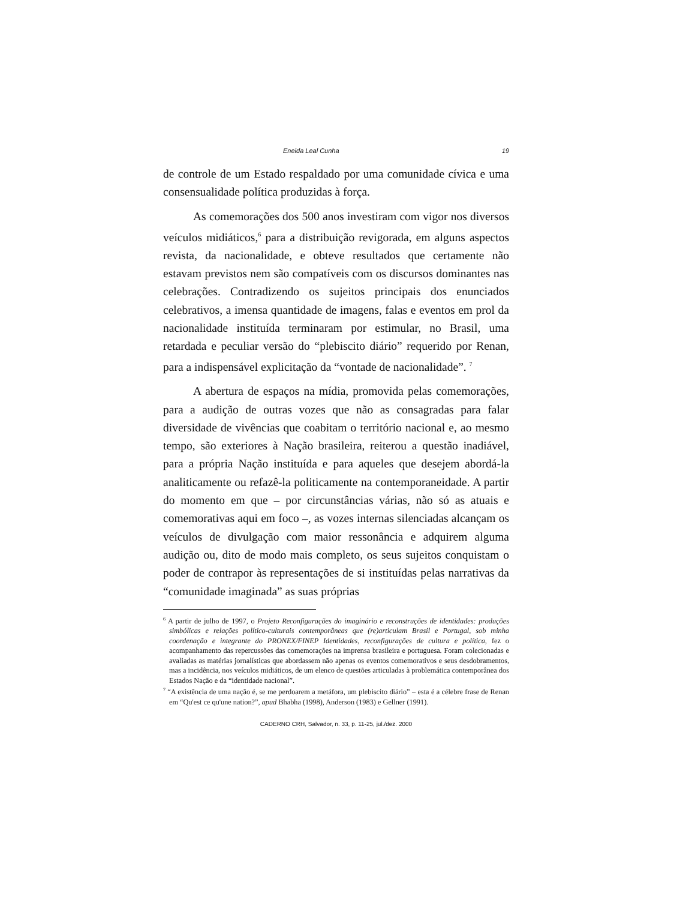Eneida Leal Cunha 19
de controle de um Estado respaldado por uma comunidade cívica e uma consensualidade política produzidas à força.
As comemorações dos 500 anos investiram com vigor nos diversos veículos midiáticos,<sup>6</sup> para a distribuição revigorada, em alguns aspectos revista, da nacionalidade, e obteve resultados que certamente não estavam previstos nem são compatíveis com os discursos dominantes nas celebrações. Contradizendo os sujeitos principais dos enunciados celebrativos, a imensa quantidade de imagens, falas e eventos em prol da nacionalidade instituída terminaram por estimular, no Brasil, uma retardada e peculiar versão do “plebiscito diário” requerido por Renan, para a indispensável explicitação da “vontade de nacionalidade”. <sup>7</sup>
A abertura de espaços na mídia, promovida pelas comemorações, para a audição de outras vozes que não as consagradas para falar diversidade de vivências que coabitam o território nacional e, ao mesmo tempo, são exteriores à Nação brasileira, reiterou a questão inadiável, para a própria Nação instituída e para aqueles que desejem abordá-la analiticamente ou refazê-la politicamente na contemporaneidade. A partir do momento em que – por circunstâncias várias, não só as atuais e comemorativas aqui em foco –, as vozes internas silenciadas alcançam os veículos de divulgação com maior ressonância e adquirem alguma audição ou, dito de modo mais completo, os seus sujeitos conquistam o poder de contrapor às representações de si instituídas pelas narrativas da “comunidade imaginada” as suas próprias
<sup>6</sup> A partir de julho de 1997, o Projeto Reconfigurações do imaginário e reconstruções de identidades: produções simbólicas e relações político-culturais contemporâneas que (re)articulam Brasil e Portugal, sob minha coordenação e integrante do PRONEX/FINEP Identidades, reconfigurações de cultura e política, fez o acompanhamento das repercussões das comemorações na imprensa brasileira e portuguesa. Foram colecionadas e avaliadas as matérias jornalísticas que abordassem não apenas os eventos comemorativos e seus desdobramentos, mas a incidência, nos veículos midiáticos, de um elenco de questões articuladas à problemática contemporânea dos Estados Nação e da “identidade nacional”.
<sup>7</sup> “A existência de uma nação é, se me perdoarem a metáfora, um plebiscito diário” – esta é a célebre frase de Renan em “Qu'est ce qu'une nation?”, apud Bhabha (1998), Anderson (1983) e Gellner (1991).
CADERNO CRH, Salvador, n. 33, p. 11-25, jul./dez. 2000